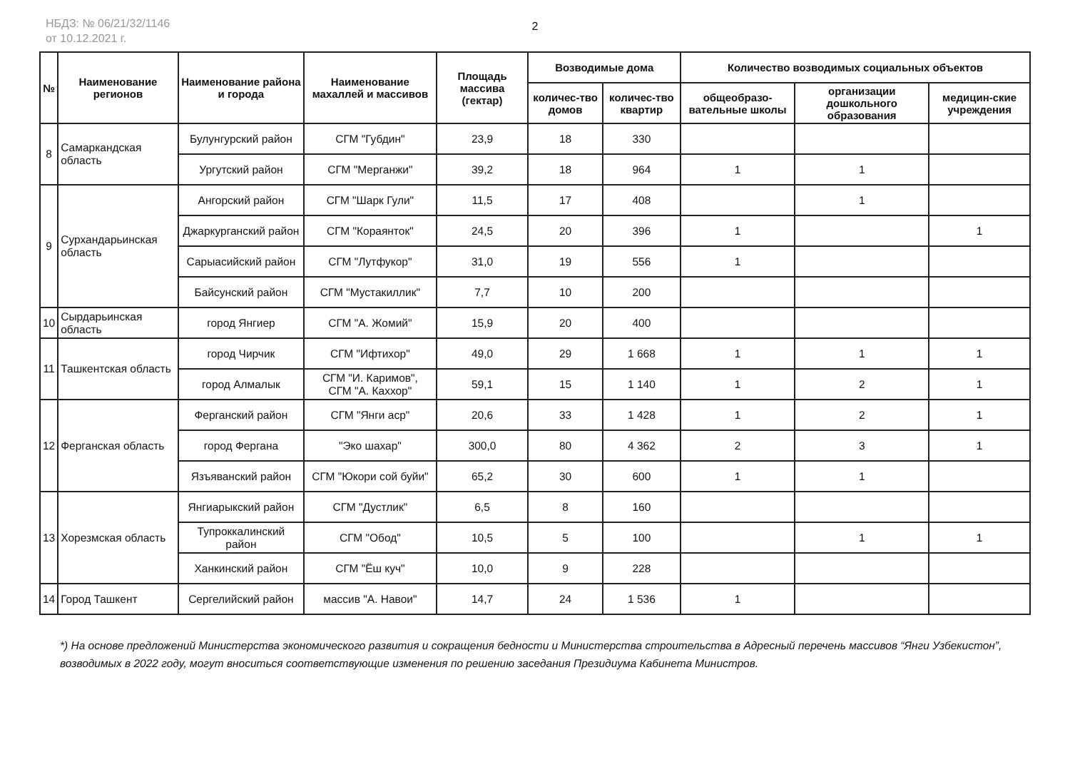НБДЗ: № 06/21/32/1146
от 10.12.2021 г.
2
| № | Наименование регионов | Наименование района и города | Наименование махаллей и массивов | Площадь массива (гектар) | Возводимые дома | | Количество возводимых социальных объектов | | |
| --- | --- | --- | --- | --- | --- | --- | --- | --- | --- |
| | | | | | количес-тво домов | количес-тво квартир | общеобразо-вательные школы | организации дошкольного образования | медицин-ские учреждения |
| 8 | Самаркандская область | Булунгурский район | СГМ "Губдин" | 23,9 | 18 | 330 | | | |
| | | Ургутский район | СГМ "Мерганжи" | 39,2 | 18 | 964 | 1 | 1 | |
| 9 | Сурхандарьинская область | Ангорский район | СГМ "Шарк Гули" | 11,5 | 17 | 408 | | 1 | |
| | | Джаркурганский район | СГМ "Кораянток" | 24,5 | 20 | 396 | 1 | | 1 |
| | | Сарыасийский район | СГМ "Лутфукор" | 31,0 | 19 | 556 | 1 | | |
| | | Байсунский район | СГМ "Мустакиллик" | 7,7 | 10 | 200 | | | |
| 10 | Сырдарьинская область | город Янгиер | СГМ "А. Жомий" | 15,9 | 20 | 400 | | | |
| 11 | Ташкентская область | город Чирчик | СГМ "Ифтихор" | 49,0 | 29 | 1 668 | 1 | 1 | 1 |
| | | город Алмалык | СГМ "И. Каримов", СГМ "А. Каххор" | 59,1 | 15 | 1 140 | 1 | 2 | 1 |
| 12 | Ферганская область | Ферганский район | СГМ "Янги аср" | 20,6 | 33 | 1 428 | 1 | 2 | 1 |
| | | город Фергана | "Эко шахар" | 300,0 | 80 | 4 362 | 2 | 3 | 1 |
| | | Язъяванский район | СГМ "Юкори сой буйи" | 65,2 | 30 | 600 | 1 | 1 | |
| 13 | Хорезмская область | Янгиарыкский район | СГМ "Дустлик" | 6,5 | 8 | 160 | | | |
| | | Тупроккалинский район | СГМ "Обод" | 10,5 | 5 | 100 | | 1 | 1 |
| | | Ханкинский район | СГМ "Ёш куч" | 10,0 | 9 | 228 | | | |
| 14 | Город Ташкент | Сергелийский район | массив "А. Навои" | 14,7 | 24 | 1 536 | 1 | | |
*) На основе предложений Министерства экономического развития и сокращения бедности и Министерства строительства в Адресный перечень массивов “Янги Узбекистон”, возводимых в 2022 году, могут вноситься соответствующие изменения по решению заседания Президиума Кабинета Министров.